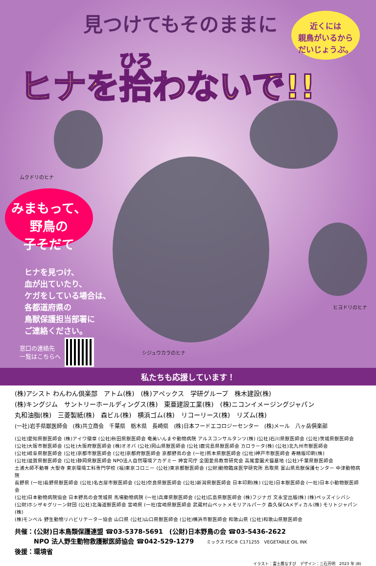見つけてもそのままに
近くには
親鳥がいるから
だいじょうぶ。
ヒナを拾わないで!!
ムクドリのヒナ
みまもって、
野鳥の
子そだて
ヒナを見つけ、
血が出ていたり、
ケガをしている場合は、
各都道府県の
鳥獣保護担当部署に
ご連絡ください。
窓口の連絡先
一覧はこちらへ
シジュウカラのヒナ
ヒヨドリのヒナ
私たちも応援しています！
(株)アシスト わんわん倶楽部　アトム(株)　(株)アペックス　学研グループ　株木建設(株)
(株)キングジム　サントリーホールディングス(株)　東亜建設工業(株)　(株)ニコンイメージングジャパン
丸和油脂(株)　三菱製紙(株)　森ビル(株)　横浜ゴム(株)　リコーリース(株)　リズム(株)
(一社)岩手県獣医師会　(株)共立商会　千葉県　栃木県　長崎県　(株)日本フードエコロジーセンター　(株)メール　八ヶ岳倶楽部
(公社)愛知県獣医師会 (株)アイワ徽章 (公社)秋田県獣医師会 奄美いんまや動物病院 アルスコンサルタンツ(株) (公社)石川県獣医師会 (公社)茨城県獣医師会
(公社)大阪市獣医師会 (公社)大阪府獣医師会 (株)オオバ (公社)岡山県獣医師会 (公社)鹿児島県獣医師会 カロラータ(株) (公社)北九州市獣医師会
(公社)岐阜県獣医師会 (公社)京都市獣医師会 (公社)京都府獣医師会 京都野鳥の会 (一社)熊本県獣医師会 (公社)神戸市獣医師会 寿精版印刷(株)
(公社)滋賀県獣医師会 (公社)静岡県獣医師会 NPO法人自然環境アカデミー 神宮司庁 全国愛鳥教育研究会 高尾霊園犬猫墓地 (公社)千葉県獣医師会
土浦大師不動尊 大聖寺 東京環境工科専門学校 (福)東京コロニー (公社)東京都獣医師会 (公財)動物臨床医学研究所 鳥取県 富山県鳥獣保護センター 中津動物病院
長野県 (一社)長野県獣医師会 (公社)名古屋市獣医師会 (公社)奈良県獣医師会 (公社)新潟県獣医師会 日本印刷(株) (公社)日本獣医師会 (一社)日本小動物獣医師会
(公社)日本動物病院協会 日本野鳥の会茨城県 馬場動物病院 (一社)兵庫県獣医師会 (公社)広島県獣医師会 (株)フジナガ 文永堂出版(株) (株)ペッズイシバシ
(公財)ホシザキグリーン財団 (公社)北海道獣医師会 宮崎県 (一社)宮崎県獣医師会 武蔵村山ペットメモリアルパーク 森久保CAメディカル(株) モリトジャパン(株)
(株)モンベル 野生動物リハビリテーター協会 山口県 (公社)山口県獣医師会 (公社)横浜市獣医師会 和歌山県 (公社)和歌山県獣医師会
共催：(公財)日本鳥類保護連盟 ☎03-5378-5691　(公財)日本野鳥の会 ☎03-5436-2622
　　　NPO 法人野生動物救護獣医師協会 ☎042-529-1279　　ミックス FSC® C171255　VEGETABLE OIL INK
後援：環境省
イラスト：富士鷹なすび　デザイン：三石芳明　2023 年 (B)